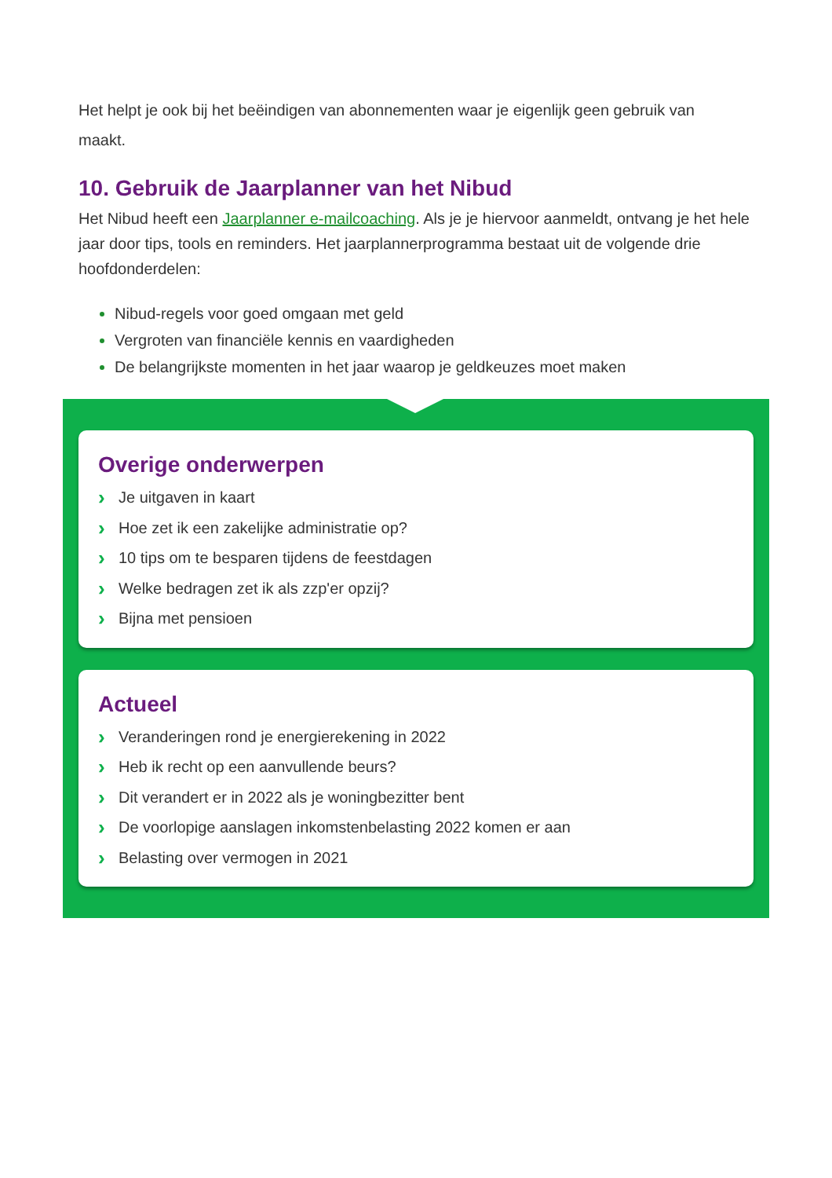Het helpt je ook bij het beëindigen van abonnementen waar je eigenlijk geen gebruik van
maakt.
10. Gebruik de Jaarplanner van het Nibud
Het Nibud heeft een Jaarplanner e-mailcoaching. Als je je hiervoor aanmeldt, ontvang je het hele jaar door tips, tools en reminders. Het jaarplannerprogramma bestaat uit de volgende drie hoofdonderdelen:
Nibud-regels voor goed omgaan met geld
Vergroten van financiële kennis en vaardigheden
De belangrijkste momenten in het jaar waarop je geldkeuzes moet maken
Overige onderwerpen
› Je uitgaven in kaart
› Hoe zet ik een zakelijke administratie op?
› 10 tips om te besparen tijdens de feestdagen
› Welke bedragen zet ik als zzp'er opzij?
› Bijna met pensioen
Actueel
› Veranderingen rond je energierekening in 2022
› Heb ik recht op een aanvullende beurs?
› Dit verandert er in 2022 als je woningbezitter bent
› De voorlopige aanslagen inkomstenbelasting 2022 komen er aan
› Belasting over vermogen in 2021